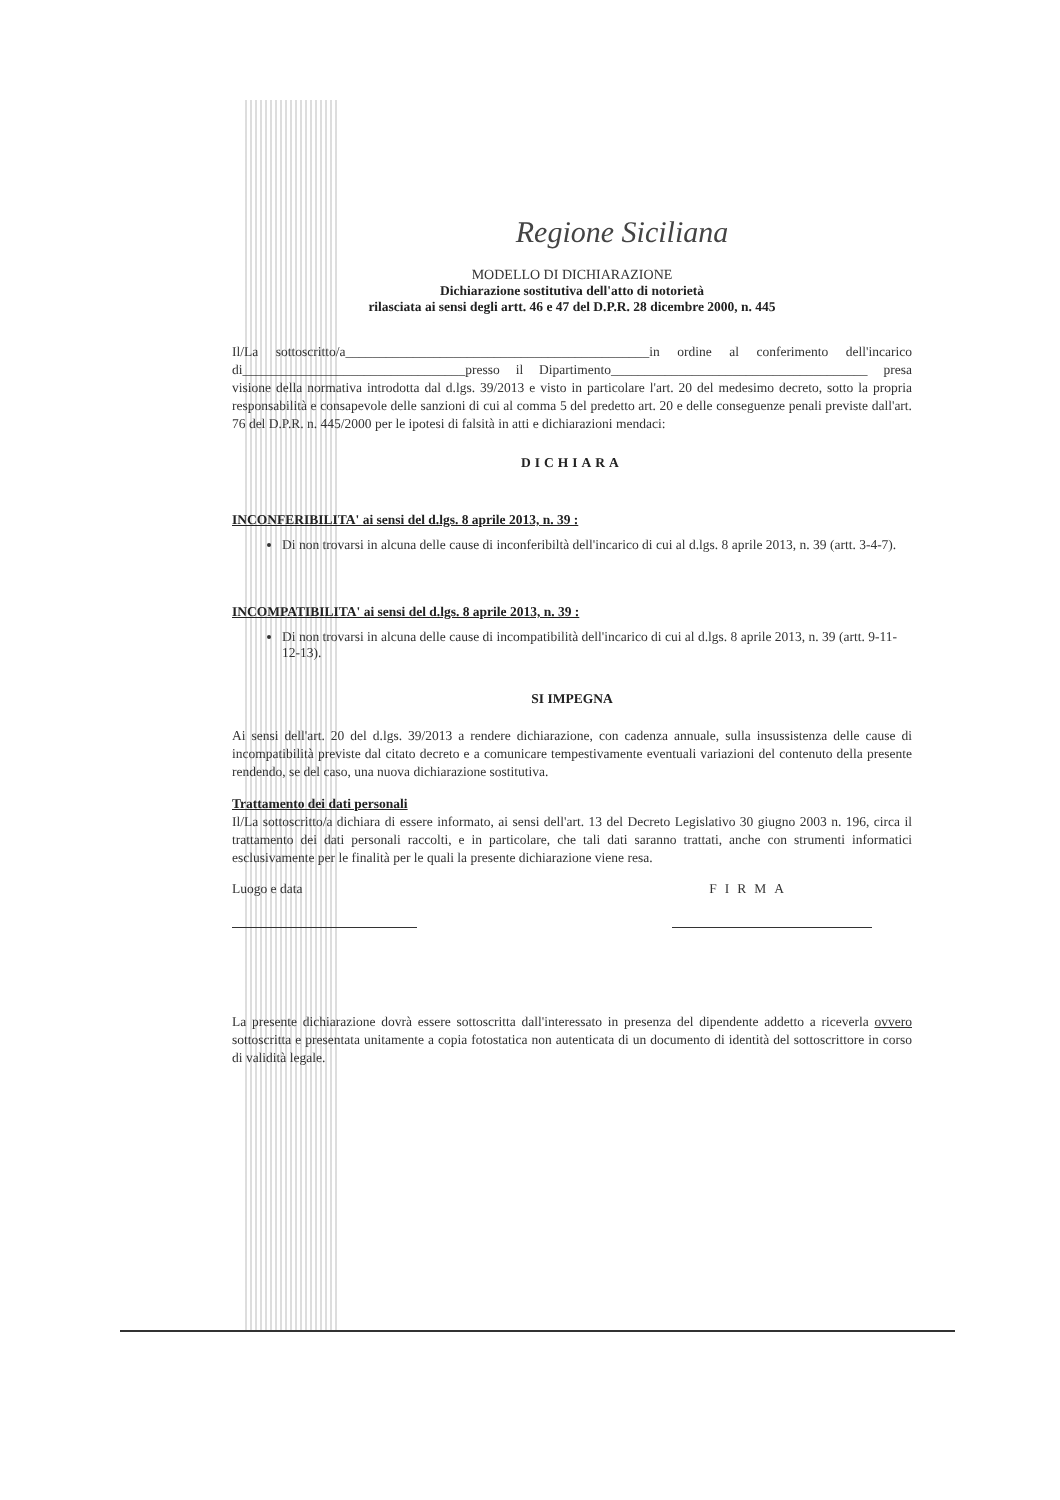Regione Siciliana
MODELLO DI DICHIARAZIONE
Dichiarazione sostitutiva dell'atto di notorietà
rilasciata ai sensi degli artt. 46 e 47 del D.P.R. 28 dicembre 2000, n. 445
Il/La sottoscritto/a_____________________________________________in ordine al conferimento dell'incarico di_________________________________presso il Dipartimento______________________________________ presa visione della normativa introdotta dal d.lgs. 39/2013 e visto in particolare l'art. 20 del medesimo decreto, sotto la propria responsabilità e consapevole delle sanzioni di cui al comma 5 del predetto art. 20 e delle conseguenze penali previste dall'art. 76 del D.P.R. n. 445/2000 per le ipotesi di falsità in atti e dichiarazioni mendaci:
DICHIARA
INCONFERIBILITA' ai sensi del d.lgs. 8 aprile 2013, n. 39 :
Di non trovarsi in alcuna delle cause di inconferibiltà dell'incarico di cui al d.lgs. 8 aprile 2013, n. 39 (artt. 3-4-7).
INCOMPATIBILITA' ai sensi del d.lgs. 8 aprile 2013, n. 39 :
Di non trovarsi in alcuna delle cause di incompatibilità dell'incarico di cui al d.lgs. 8 aprile 2013, n. 39 (artt. 9-11-12-13).
SI IMPEGNA
Ai sensi dell'art. 20 del d.lgs. 39/2013 a rendere dichiarazione, con cadenza annuale, sulla insussistenza delle cause di incompatibilità previste dal citato decreto e a comunicare tempestivamente eventuali variazioni del contenuto della presente rendendo, se del caso, una nuova dichiarazione sostitutiva.
Trattamento dei dati personali
Il/La sottoscritto/a dichiara di essere informato, ai sensi dell'art. 13 del Decreto Legislativo 30 giugno 2003 n. 196, circa il trattamento dei dati personali raccolti, e in particolare, che tali dati saranno trattati, anche con strumenti informatici esclusivamente per le finalità per le quali la presente dichiarazione viene resa.
Luogo e data FIRMA
La presente dichiarazione dovrà essere sottoscritta dall'interessato in presenza del dipendente addetto a riceverla ovvero sottoscritta e presentata unitamente a copia fotostatica non autenticata di un documento di identità del sottoscrittore in corso di validità legale.